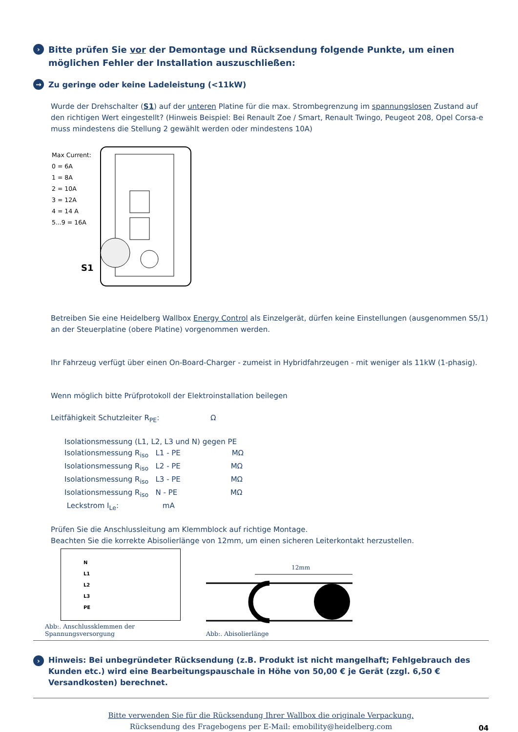› Bitte prüfen Sie vor der Demontage und Rücksendung folgende Punkte, um einen möglichen Fehler der Installation auszuschließen:
→ Zu geringe oder keine Ladeleistung (<11kW)
Wurde der Drehschalter (S1) auf der unteren Platine für die max. Strombegrenzung im spannungslosen Zustand auf den richtigen Wert eingestellt? (Hinweis Beispiel: Bei Renault Zoe / Smart, Renault Twingo, Peugeot 208, Opel Corsa-e muss mindestens die Stellung 2 gewählt werden oder mindestens 10A)
Max Current:
0 = 6A
1 = 8A
2 = 10A
3 = 12A
4 = 14 A
5...9 = 16A
S1
Betreiben Sie eine Heidelberg Wallbox Energy Control als Einzelgerät, dürfen keine Einstellungen (ausgenommen S5/1) an der Steuerplatine (obere Platine) vorgenommen werden.
Ihr Fahrzeug verfügt über einen On-Board-Charger - zumeist in Hybridfahrzeugen - mit weniger als 11kW (1-phasig).
Wenn möglich bitte Prüfprotokoll der Elektroinstallation beilegen
Leitfähigkeit Schutzleiter R<sub>PE</sub>: Ω
Isolationsmessung (L1, L2, L3 und N) gegen PE
Isolationsmessung R<sub>iso</sub> L1 - PE MΩ
Isolationsmessung R<sub>iso</sub> L2 - PE MΩ
Isolationsmessung R<sub>iso</sub> L3 - PE MΩ
Isolationsmessung R<sub>iso</sub> N - PE MΩ
Leckstrom I<sub>Le</sub>: mA
Prüfen Sie die Anschlussleitung am Klemmblock auf richtige Montage.
Beachten Sie die korrekte Abisolierlänge von 12mm, um einen sicheren Leiterkontakt herzustellen.
N
L1
L2
L3
PE
Abb:. Anschlussklemmen der Spannungsversorgung
12mm
Abb:. Abisolierlänge
› Hinweis: Bei unbegründeter Rücksendung (z.B. Produkt ist nicht mangelhaft; Fehlgebrauch des Kunden etc.) wird eine Bearbeitungspauschale in Höhe von 50,00 € je Gerät (zzgl. 6,50 € Versandkosten) berechnet.
Bitte verwenden Sie für die Rücksendung Ihrer Wallbox die originale Verpackung.
Rücksendung des Fragebogens per E-Mail: emobility@heidelberg.com
04